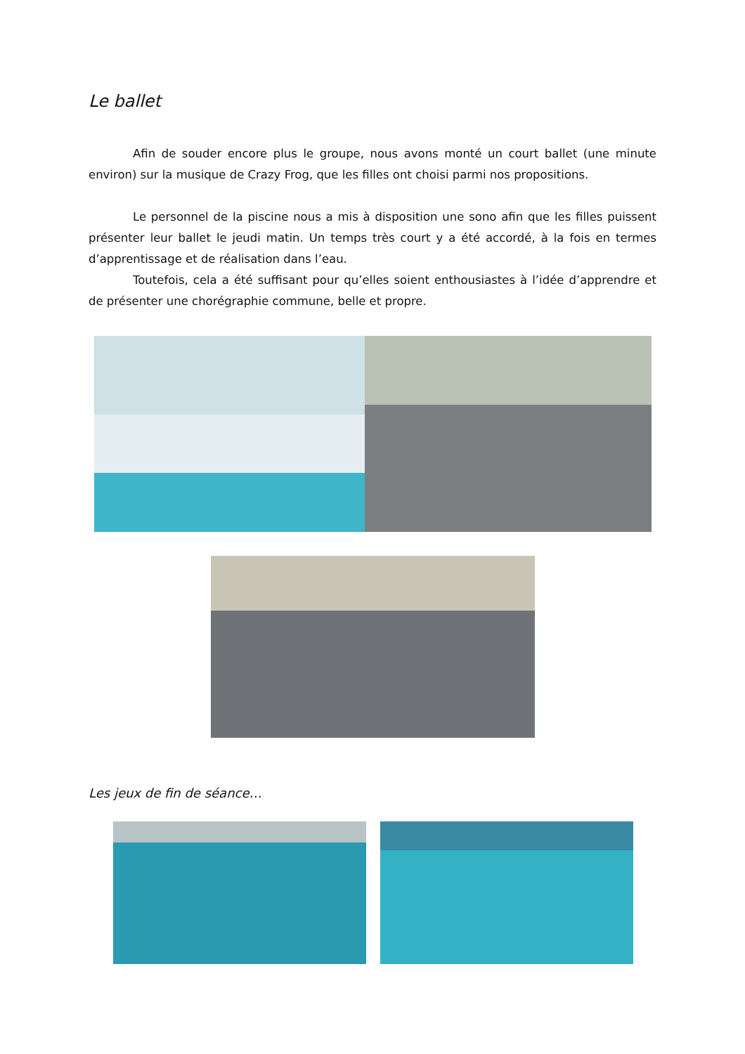Le ballet
Afin de souder encore plus le groupe, nous avons monté un court ballet (une minute environ) sur la musique de Crazy Frog, que les filles ont choisi parmi nos propositions.
Le personnel de la piscine nous a mis à disposition une sono afin que les filles puissent présenter leur ballet le jeudi matin. Un temps très court y a été accordé, à la fois en termes d’apprentissage et de réalisation dans l’eau.
Toutefois, cela a été suffisant pour qu’elles soient enthousiastes à l’idée d’apprendre et de présenter une chorégraphie commune, belle et propre.
Les jeux de fin de séance…